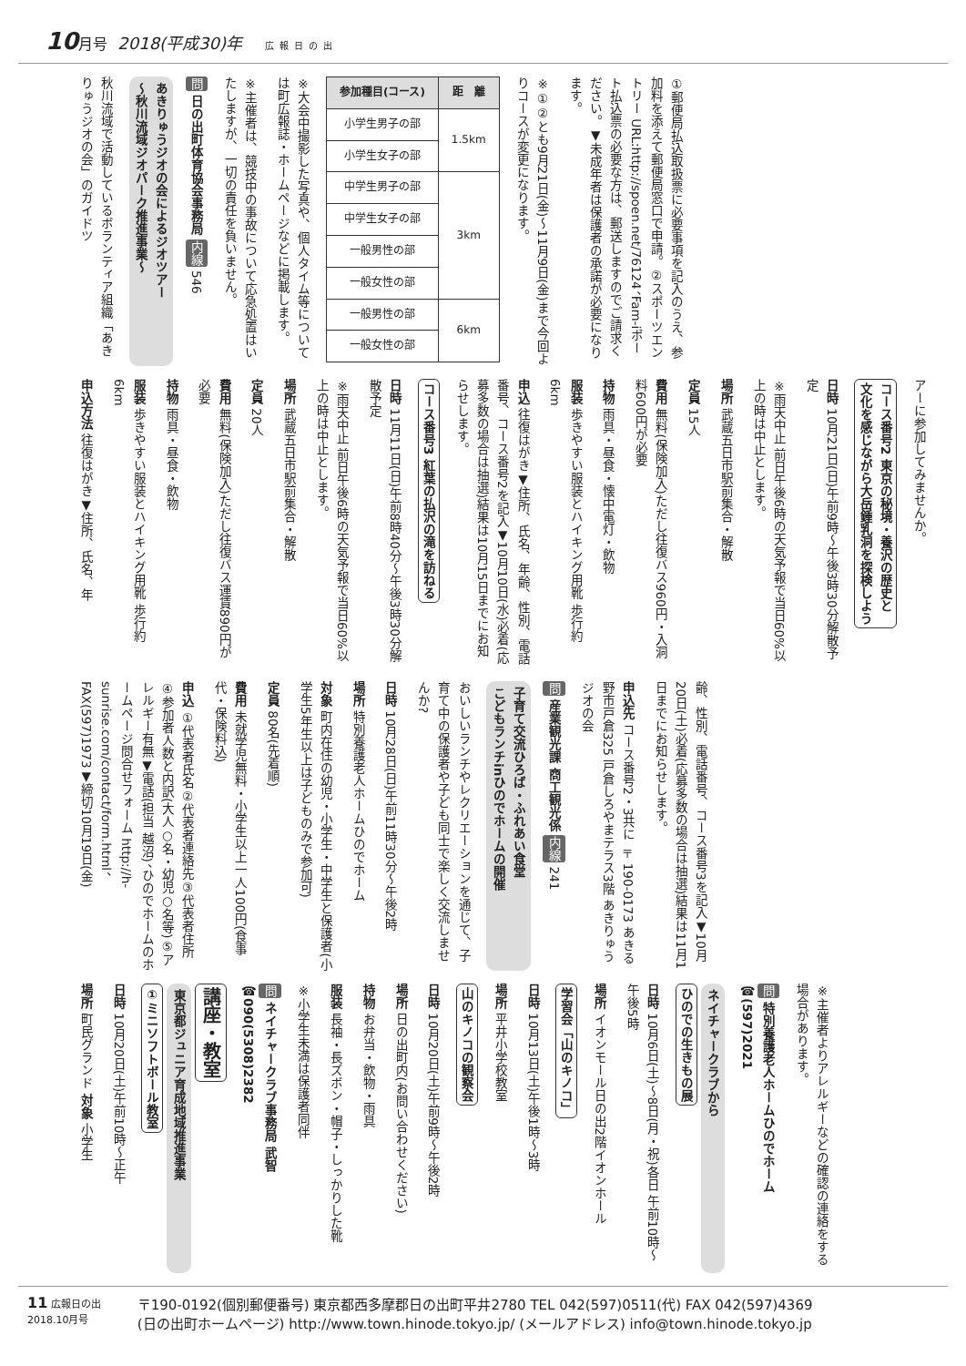10月号 2018(平成30)年 広報日の出
①郵便局払込取扱票に必要事項を記入のうえ、参加料を添えて郵便局窓口で申請。②スポーツエントリー URL:http://spoen.net/76124、Fam-iポート払込票の必要な方は、郵送しますのでご請求ください。▼未成年者は保護者の承諾が必要になります。
※①②とも9月21日(金)～11月9日(金)まで今回よりコースが変更になります。
| 参加種目(コース) | 距 離 |
| --- | --- |
| 小学生男子の部 | 1.5km |
| 小学生女子の部 | |
| 中学生男子の部 | 3km |
| 中学生女子の部 | |
| 一般男性の部 | |
| 一般女性の部 | |
| 一般男性の部 | 6km |
| 一般女性の部 | |
※大会中撮影した写真や、個人タイム等については町広報誌・ホームページなどに掲載します。
※主催者は、競技中の事故について応急処置はいたしますが、一切の責任を負いません。
問 日の出町体育協会事務局 内線 546
あきりゅうジオの会によるジオツアー
～秋川流域ジオパーク推進事業～
秋川流域で活動しているボランティア組織「あきりゅうジオの会」のガイドツ
アーに参加してみませんか。
コース番号2 東京の秘境・養沢の歴史と
文化を感じながら大岳鍾乳洞を探検しよう
日時 10月21日(日)午前9時～午後3時30分解散予定
※雨天中止 前日午後6時の天気予報で当日60%以上の時は中止とします。
場所 武蔵五日市駅前集合・解散
定員 15人
費用 無料(保険加入)ただし往復バス960円・入洞料600円が必要
持物 雨具・昼食・懐中電灯・飲物
服装 歩きやすい服装とハイキング用靴 歩行約6km
申込 往復はがき▼住所、氏名、年齢、性別、電話番号、コース番号2を記入▼10月10日(水)必着(応募多数の場合は抽選)結果は10月15日までにお知らせします。
コース番号3 紅葉の払沢の滝を訪ねる
日時 11月11日(日)午前8時40分～午後3時30分解散予定
※雨天中止 前日午後6時の天気予報で当日60%以上の時は中止とします。
場所 武蔵五日市駅前集合・解散
定員 20人
費用 無料(保険加入)ただし往復バス運賃890円が必要
持物 雨具・昼食・飲物
服装 歩きやすい服装とハイキング用靴 歩行約6km
申込方法 往復はがき▼住所、氏名、年
齢、性別、電話番号、コース番号3を記入▼10月20日(土)必着(応募多数の場合は抽選)結果は11月1日までにお知らせします。
申込先 コース番号2・3共に 〒190-0173 あきる野市戸倉325 戸倉しろやまテラス3階 あきりゅうジオの会
問 産業観光課 商工観光係 内線 241
子育て交流ひろば・ふれあい食堂
こどもランチinひのでホームの開催
おいしいランチやレクリエーションを通じて、子育て中の保護者や子ども同士で楽しく交流しませんか?
日時 10月28日(日)午前11時30分～午後2時
場所 特別養護老人ホームひのでホーム
対象 町内在住の幼児・小学生・中学生と保護者(小学生5年生以上は子どものみで参加可)
定員 80名(先着順)
費用 未就学児無料・小学生以上一人100円(食事代・保険料込)
申込 ①代表者氏名②代表者連絡先③代表者住所④参加者人数と内訳(大人○名・幼児○名等)⑤アレルギー有無▼電話(担当 越沼)、ひのでホームのホームページ問合せフォーム http://h-sunrise.com/contact/form.html、FAX(597)1973▼締切10月19日(金)
※主催者よりアレルギーなどの確認の連絡をする場合があります。
問 特別養護老人ホームひのでホーム ☎(597)2021
ネイチャークラブから
ひのでの生きもの展
日時 10月6日(土)～8日(月・祝)各日 午前10時～午後5時
場所 イオンモール日の出2階イオンホール
学習会「山のキノコ」
日時 10月13日(土)午後1時～3時
場所 平井小学校教室
山のキノコの観察会
日時 10月20日(土)午前9時～午後2時
場所 日の出町内(お問い合わせください)
持物 お弁当・飲物・雨具
服装 長袖・長ズボン・帽子・しっかりした靴
※小学生未満は保護者同伴
問 ネイチャークラブ事務局 武智 ☎090(5308)2382
講座・教室
東京都ジュニア育成地域推進事業
①ミニソフトボール教室
日時 10月20日(土)午前10時～正午
場所 町民グランド 対象 小学生
11 広報日の出
2018.10月号
〒190-0192(個別郵便番号) 東京都西多摩郡日の出町平井2780 TEL 042(597)0511(代) FAX 042(597)4369
(日の出町ホームページ) http://www.town.hinode.tokyo.jp/ (メールアドレス) info@town.hinode.tokyo.jp